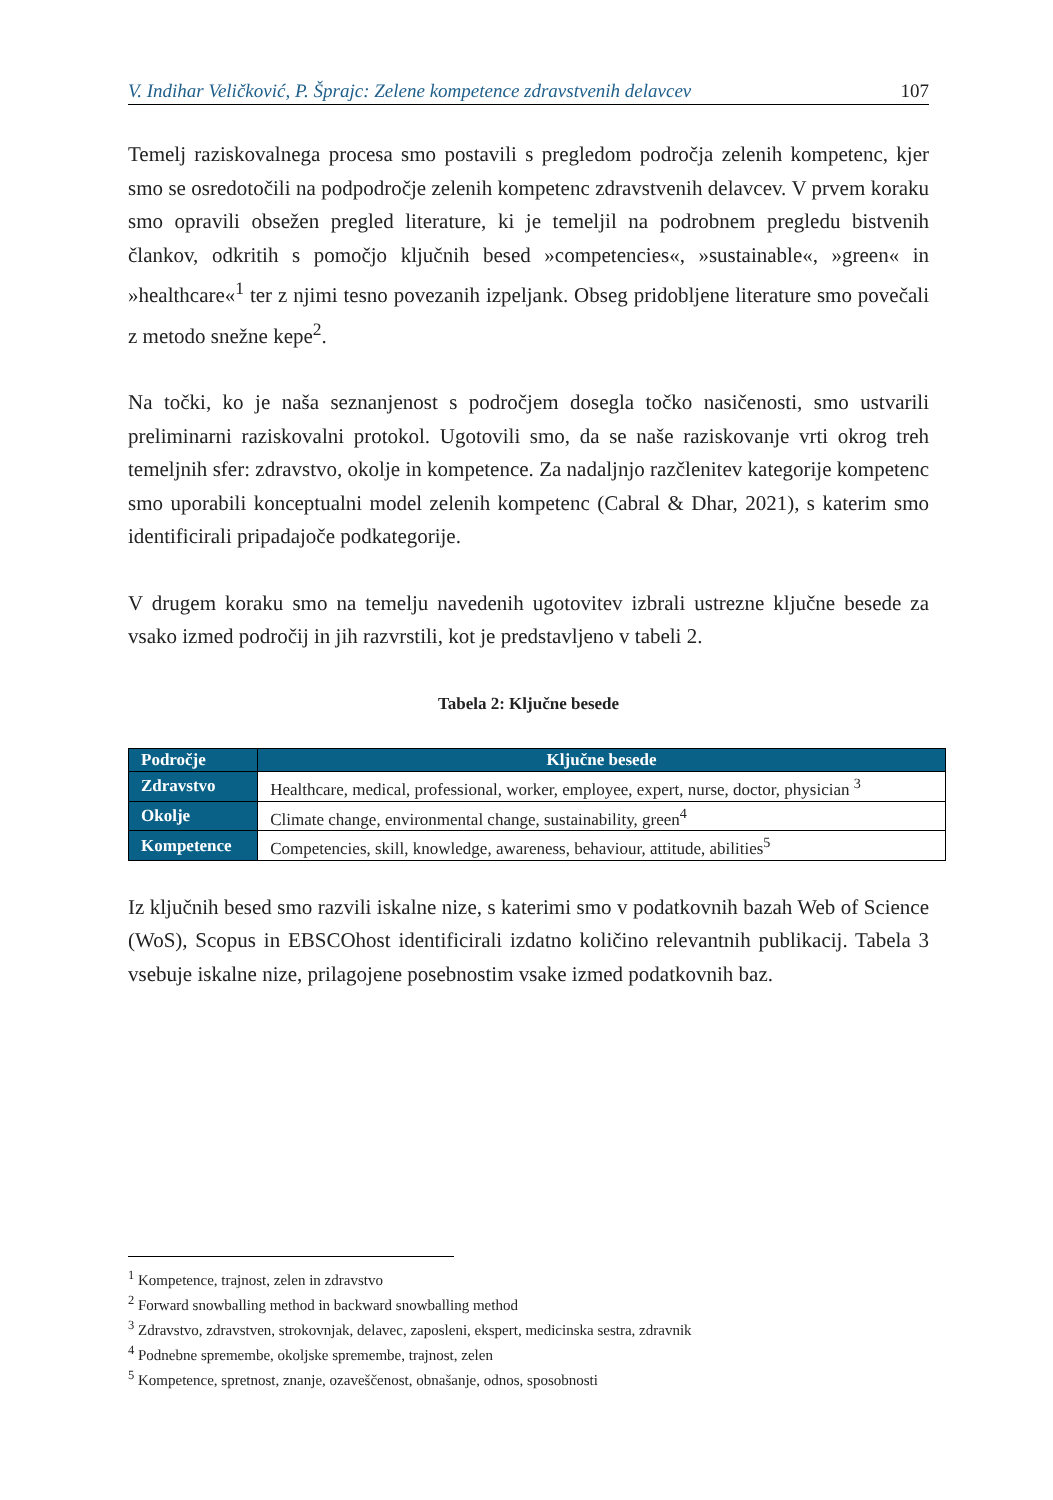V. Indihar Veličković, P. Šprajc: Zelene kompetence zdravstvenih delavcev 107
Temelj raziskovalnega procesa smo postavili s pregledom področja zelenih kompetenc, kjer smo se osredotočili na podpodročje zelenih kompetenc zdravstvenih delavcev. V prvem koraku smo opravili obsežen pregled literature, ki je temeljil na podrobnem pregledu bistvenih člankov, odkritih s pomočjo ključnih besed »competencies«, »sustainable«, »green« in »healthcare«<sup>1</sup> ter z njimi tesno povezanih izpeljank. Obseg pridobljene literature smo povečali z metodo snežne kepe<sup>2</sup>.
Na točki, ko je naša seznanjenost s področjem dosegla točko nasičenosti, smo ustvarili preliminarni raziskovalni protokol. Ugotovili smo, da se naše raziskovanje vrti okrog treh temeljnih sfer: zdravstvo, okolje in kompetence. Za nadaljnjo razčlenitev kategorije kompetenc smo uporabili konceptualni model zelenih kompetenc (Cabral & Dhar, 2021), s katerim smo identificirali pripadajoče podkategorije.
V drugem koraku smo na temelju navedenih ugotovitev izbrali ustrezne ključne besede za vsako izmed področij in jih razvrstili, kot je predstavljeno v tabeli 2.
Tabela 2: Ključne besede
| Področje | Ključne besede |
| --- | --- |
| Zdravstvo | Healthcare, medical, professional, worker, employee, expert, nurse, doctor, physician <sup>3</sup> |
| Okolje | Climate change, environmental change, sustainability, green<sup>4</sup> |
| Kompetence | Competencies, skill, knowledge, awareness, behaviour, attitude, abilities<sup>5</sup> |
Iz ključnih besed smo razvili iskalne nize, s katerimi smo v podatkovnih bazah Web of Science (WoS), Scopus in EBSCOhost identificirali izdatno količino relevantnih publikacij. Tabela 3 vsebuje iskalne nize, prilagojene posebnostim vsake izmed podatkovnih baz.
<sup>1</sup> Kompetence, trajnost, zelen in zdravstvo
<sup>2</sup> Forward snowballing method in backward snowballing method
<sup>3</sup> Zdravstvo, zdravstven, strokovnjak, delavec, zaposleni, ekspert, medicinska sestra, zdravnik
<sup>4</sup> Podnebne spremembe, okoljske spremembe, trajnost, zelen
<sup>5</sup> Kompetence, spretnost, znanje, ozaveščenost, obnašanje, odnos, sposobnosti